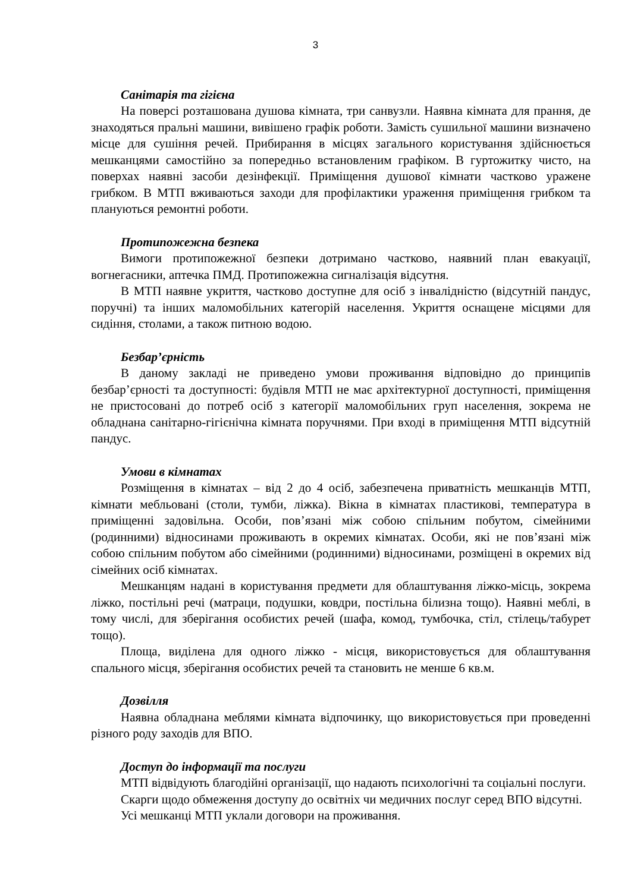3
Санітарія та гігієна
На поверсі розташована душова кімната, три санвузли. Наявна кімната для прання, де знаходяться пральні машини, вивішено графік роботи. Замість сушильної машини визначено місце для сушіння речей. Прибирання в місцях загального користування здійснюється мешканцями самостійно за попередньо встановленим графіком. В гуртожитку чисто, на поверхах наявні засоби дезінфекції. Приміщення душової кімнати частково уражене грибком. В МТП вживаються заходи для профілактики ураження приміщення грибком та плануються ремонтні роботи.
Протипожежна безпека
Вимоги протипожежної безпеки дотримано частково, наявний план евакуації, вогнегасники, аптечка ПМД. Протипожежна сигналізація відсутня.
В МТП наявне укриття, частково доступне для осіб з інвалідністю (відсутній пандус, поручні) та інших маломобільних категорій населення. Укриття оснащене місцями для сидіння, столами, а також питною водою.
Безбар’єрність
В даному закладі не приведено умови проживання відповідно до принципів безбар’єрності та доступності: будівля МТП не має архітектурної доступності, приміщення не пристосовані до потреб осіб з категорії маломобільних груп населення, зокрема не обладнана санітарно-гігієнічна кімната поручнями. При вході в приміщення МТП відсутній пандус.
Умови в кімнатах
Розміщення в кімнатах – від 2 до 4 осіб, забезпечена приватність мешканців МТП, кімнати мебльовані (столи, тумби, ліжка). Вікна в кімнатах пластикові, температура в приміщенні задовільна. Особи, пов’язані між собою спільним побутом, сімейними (родинними) відносинами проживають в окремих кімнатах. Особи, які не пов’язані між собою спільним побутом або сімейними (родинними) відносинами, розміщені в окремих від сімейних осіб кімнатах.
Мешканцям надані в користування предмети для облаштування ліжко-місць, зокрема ліжко, постільні речі (матраци, подушки, ковдри, постільна білизна тощо). Наявні меблі, в тому числі, для зберігання особистих речей (шафа, комод, тумбочка, стіл, стілець/табурет тощо).
Площа, виділена для одного ліжко - місця, використовується для облаштування спального місця, зберігання особистих речей та становить не менше 6 кв.м.
Дозвілля
Наявна обладнана меблями кімната відпочинку, що використовується при проведенні різного роду заходів для ВПО.
Доступ до інформації та послуги
МТП відвідують благодійні організації, що надають психологічні та соціальні послуги.
Скарги щодо обмеження доступу до освітніх чи медичних послуг серед ВПО відсутні.
Усі мешканці МТП уклали договори на проживання.